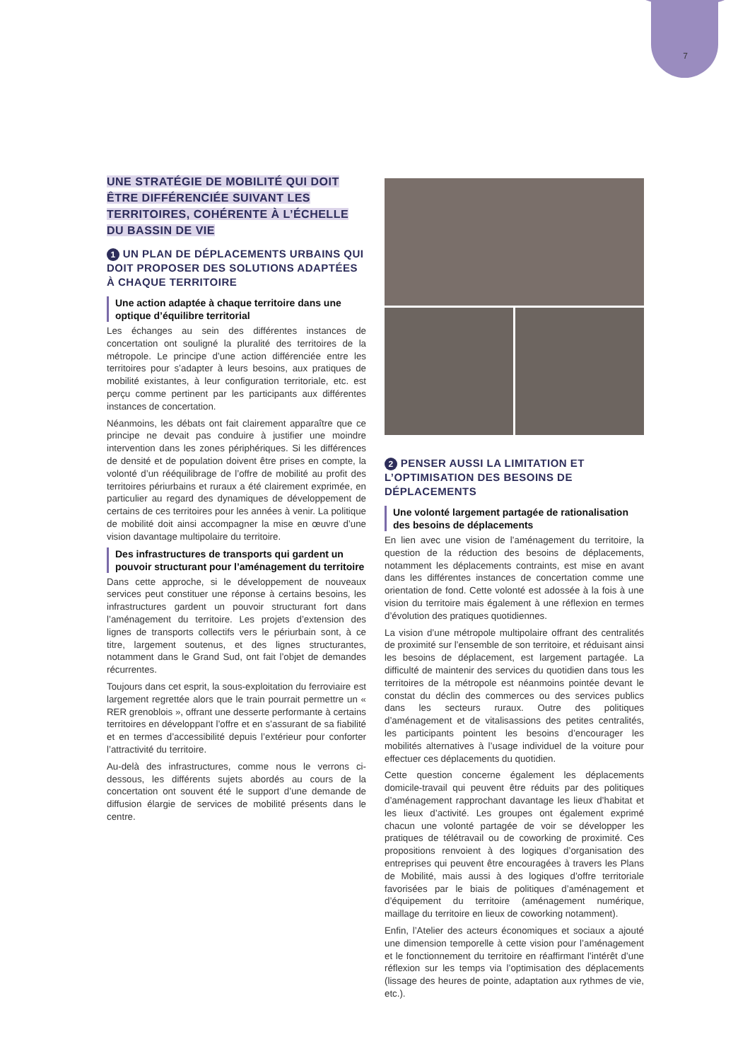7
UNE STRATÉGIE DE MOBILITÉ QUI DOIT ÊTRE DIFFÉRENCIÉE SUIVANT LES TERRITOIRES, COHÉRENTE À L’ÉCHELLE DU BASSIN DE VIE
1 UN PLAN DE DÉPLACEMENTS URBAINS QUI DOIT PROPOSER DES SOLUTIONS ADAPTÉES À CHAQUE TERRITOIRE
Une action adaptée à chaque territoire dans une optique d’équilibre territorial
Les échanges au sein des différentes instances de concertation ont souligné la pluralité des territoires de la métropole. Le principe d’une action différenciée entre les territoires pour s’adapter à leurs besoins, aux pratiques de mobilité existantes, à leur configuration territoriale, etc. est perçu comme pertinent par les participants aux différentes instances de concertation.
Néanmoins, les débats ont fait clairement apparaître que ce principe ne devait pas conduire à justifier une moindre intervention dans les zones périphériques. Si les différences de densité et de population doivent être prises en compte, la volonté d’un rééquilibrage de l’offre de mobilité au profit des territoires périurbains et ruraux a été clairement exprimée, en particulier au regard des dynamiques de développement de certains de ces territoires pour les années à venir. La politique de mobilité doit ainsi accompagner la mise en œuvre d’une vision davantage multipolaire du territoire.
Des infrastructures de transports qui gardent un pouvoir structurant pour l’aménagement du territoire
Dans cette approche, si le développement de nouveaux services peut constituer une réponse à certains besoins, les infrastructures gardent un pouvoir structurant fort dans l’aménagement du territoire. Les projets d’extension des lignes de transports collectifs vers le périurbain sont, à ce titre, largement soutenus, et des lignes structurantes, notamment dans le Grand Sud, ont fait l’objet de demandes récurrentes.
Toujours dans cet esprit, la sous-exploitation du ferroviaire est largement regrettée alors que le train pourrait permettre un « RER grenoblois », offrant une desserte performante à certains territoires en développant l’offre et en s’assurant de sa fiabilité et en termes d’accessibilité depuis l’extérieur pour conforter l’attractivité du territoire.
Au-delà des infrastructures, comme nous le verrons ci-dessous, les différents sujets abordés au cours de la concertation ont souvent été le support d’une demande de diffusion élargie de services de mobilité présents dans le centre.
2 PENSER AUSSI LA LIMITATION ET L’OPTIMISATION DES BESOINS DE DÉPLACEMENTS
Une volonté largement partagée de rationalisation des besoins de déplacements
En lien avec une vision de l’aménagement du territoire, la question de la réduction des besoins de déplacements, notamment les déplacements contraints, est mise en avant dans les différentes instances de concertation comme une orientation de fond. Cette volonté est adossée à la fois à une vision du territoire mais également à une réflexion en termes d’évolution des pratiques quotidiennes.
La vision d’une métropole multipolaire offrant des centralités de proximité sur l’ensemble de son territoire, et réduisant ainsi les besoins de déplacement, est largement partagée. La difficulté de maintenir des services du quotidien dans tous les territoires de la métropole est néanmoins pointée devant le constat du déclin des commerces ou des services publics dans les secteurs ruraux. Outre des politiques d’aménagement et de vitalisassions des petites centralités, les participants pointent les besoins d’encourager les mobilités alternatives à l’usage individuel de la voiture pour effectuer ces déplacements du quotidien.
Cette question concerne également les déplacements domicile-travail qui peuvent être réduits par des politiques d’aménagement rapprochant davantage les lieux d’habitat et les lieux d’activité. Les groupes ont également exprimé chacun une volonté partagée de voir se développer les pratiques de télétravail ou de coworking de proximité. Ces propositions renvoient à des logiques d’organisation des entreprises qui peuvent être encouragées à travers les Plans de Mobilité, mais aussi à des logiques d’offre territoriale favorisées par le biais de politiques d’aménagement et d’équipement du territoire (aménagement numérique, maillage du territoire en lieux de coworking notamment).
Enfin, l’Atelier des acteurs économiques et sociaux a ajouté une dimension temporelle à cette vision pour l’aménagement et le fonctionnement du territoire en réaffirmant l’intérêt d’une réflexion sur les temps via l’optimisation des déplacements (lissage des heures de pointe, adaptation aux rythmes de vie, etc.).